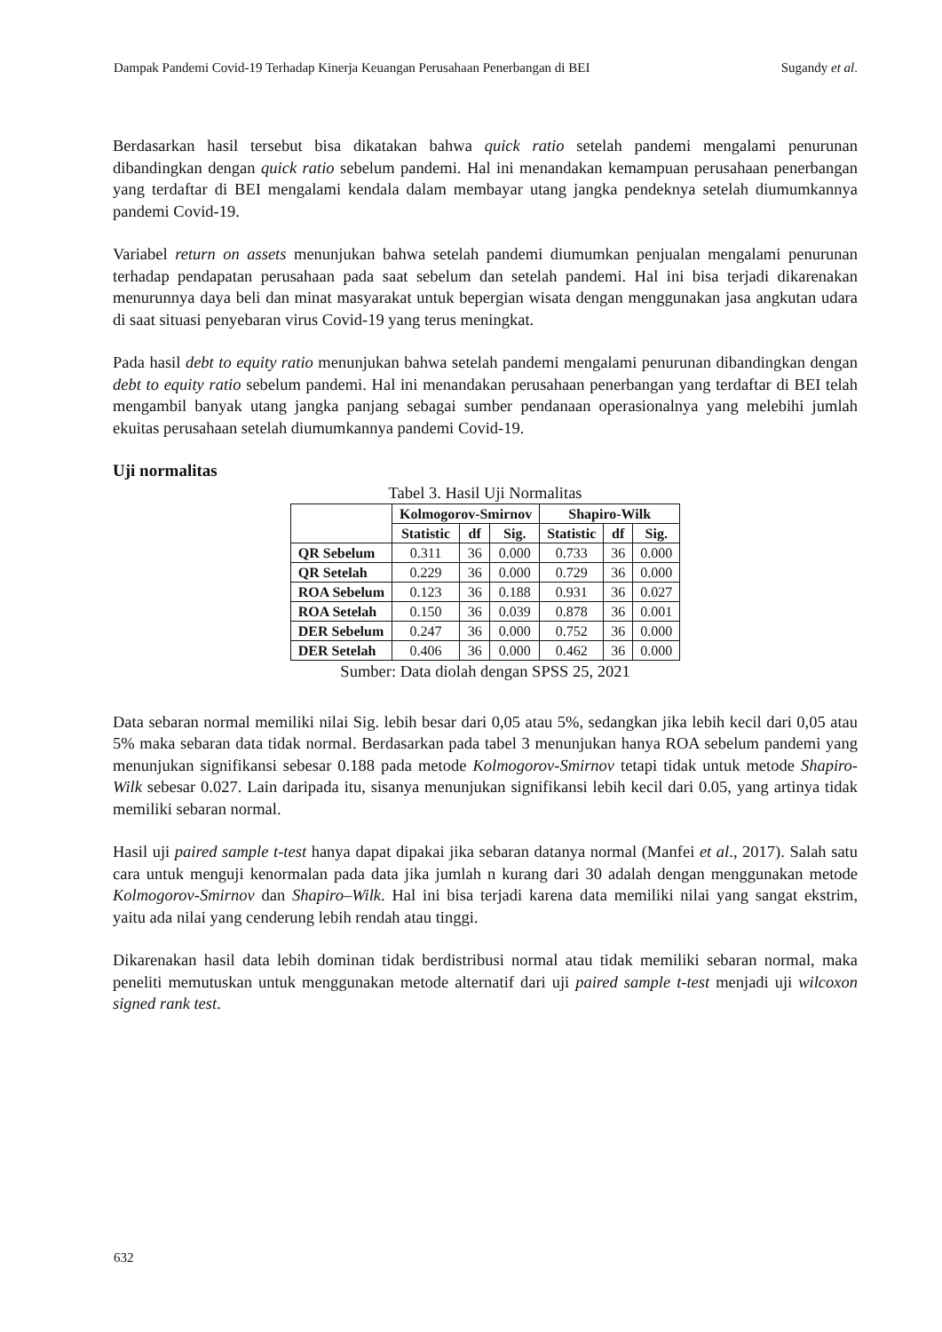Dampak Pandemi Covid-19 Terhadap Kinerja Keuangan Perusahaan Penerbangan di BEI Sugandy et al.
Berdasarkan hasil tersebut bisa dikatakan bahwa quick ratio setelah pandemi mengalami penurunan dibandingkan dengan quick ratio sebelum pandemi. Hal ini menandakan kemampuan perusahaan penerbangan yang terdaftar di BEI mengalami kendala dalam membayar utang jangka pendeknya setelah diumumkannya pandemi Covid-19.
Variabel return on assets menunjukan bahwa setelah pandemi diumumkan penjualan mengalami penurunan terhadap pendapatan perusahaan pada saat sebelum dan setelah pandemi. Hal ini bisa terjadi dikarenakan menurunnya daya beli dan minat masyarakat untuk bepergian wisata dengan menggunakan jasa angkutan udara di saat situasi penyebaran virus Covid-19 yang terus meningkat.
Pada hasil debt to equity ratio menunjukan bahwa setelah pandemi mengalami penurunan dibandingkan dengan debt to equity ratio sebelum pandemi. Hal ini menandakan perusahaan penerbangan yang terdaftar di BEI telah mengambil banyak utang jangka panjang sebagai sumber pendanaan operasionalnya yang melebihi jumlah ekuitas perusahaan setelah diumumkannya pandemi Covid-19.
Uji normalitas
Tabel 3. Hasil Uji Normalitas
| | Kolmogorov-Smirnov | | | Shapiro-Wilk | | |
| --- | --- | --- | --- | --- | --- | --- |
| | Statistic | df | Sig. | Statistic | df | Sig. |
| QR Sebelum | 0.311 | 36 | 0.000 | 0.733 | 36 | 0.000 |
| QR Setelah | 0.229 | 36 | 0.000 | 0.729 | 36 | 0.000 |
| ROA Sebelum | 0.123 | 36 | 0.188 | 0.931 | 36 | 0.027 |
| ROA Setelah | 0.150 | 36 | 0.039 | 0.878 | 36 | 0.001 |
| DER Sebelum | 0.247 | 36 | 0.000 | 0.752 | 36 | 0.000 |
| DER Setelah | 0.406 | 36 | 0.000 | 0.462 | 36 | 0.000 |
Sumber: Data diolah dengan SPSS 25, 2021
Data sebaran normal memiliki nilai Sig. lebih besar dari 0,05 atau 5%, sedangkan jika lebih kecil dari 0,05 atau 5% maka sebaran data tidak normal. Berdasarkan pada tabel 3 menunjukan hanya ROA sebelum pandemi yang menunjukan signifikansi sebesar 0.188 pada metode Kolmogorov-Smirnov tetapi tidak untuk metode Shapiro-Wilk sebesar 0.027. Lain daripada itu, sisanya menunjukan signifikansi lebih kecil dari 0.05, yang artinya tidak memiliki sebaran normal.
Hasil uji paired sample t-test hanya dapat dipakai jika sebaran datanya normal (Manfei et al., 2017). Salah satu cara untuk menguji kenormalan pada data jika jumlah n kurang dari 30 adalah dengan menggunakan metode Kolmogorov-Smirnov dan Shapiro–Wilk. Hal ini bisa terjadi karena data memiliki nilai yang sangat ekstrim, yaitu ada nilai yang cenderung lebih rendah atau tinggi.
Dikarenakan hasil data lebih dominan tidak berdistribusi normal atau tidak memiliki sebaran normal, maka peneliti memutuskan untuk menggunakan metode alternatif dari uji paired sample t-test menjadi uji wilcoxon signed rank test.
632